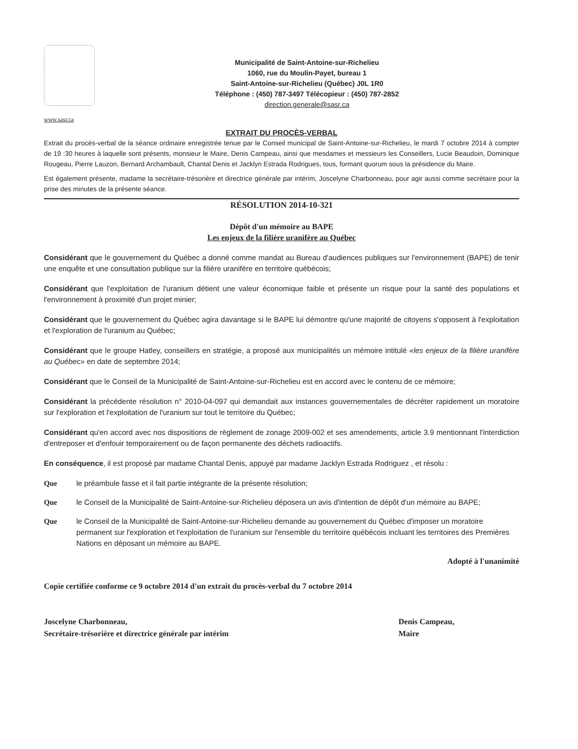Municipalité de Saint-Antoine-sur-Richelieu
1060, rue du Moulin-Payet, bureau 1
Saint-Antoine-sur-Richelieu (Québec) J0L 1R0
Téléphone : (450) 787-3497 Télécopieur : (450) 787-2852
direction.generale@sasr.ca
www.sasr.ca
EXTRAIT DU PROCÈS-VERBAL
Extrait du procès-verbal de la séance ordinaire enregistrée tenue par le Conseil municipal de Saint-Antoine-sur-Richelieu, le mardi 7 octobre 2014 à compter de 19 :30 heures à laquelle sont présents, monsieur le Maire, Denis Campeau, ainsi que mesdames et messieurs les Conseillers, Lucie Beaudoin, Dominique Rougeau, Pierre Lauzon, Bernard Archambault, Chantal Denis et Jacklyn Estrada Rodrigues, tous, formant quorum sous la présidence du Maire.
Est également présente, madame la secrétaire-trésorière et directrice générale par intérim, Joscelyne Charbonneau, pour agir aussi comme secrétaire pour la prise des minutes de la présente séance.
RÉSOLUTION 2014-10-321
Dépôt d'un mémoire au BAPE
Les enjeux de la filière uranifère au Québec
Considérant que le gouvernement du Québec a donné comme mandat au Bureau d'audiences publiques sur l'environnement (BAPE) de tenir une enquête et une consultation publique sur la filière uranifère en territoire québécois;
Considérant que l'exploitation de l'uranium détient une valeur économique faible et présente un risque pour la santé des populations et l'environnement à proximité d'un projet minier;
Considérant que le gouvernement du Québec agira davantage si le BAPE lui démontre qu'une majorité de citoyens s'opposent à l'exploitation et l'exploration de l'uranium au Québec;
Considérant que le groupe Hatley, conseillers en stratégie, a proposé aux municipalités un mémoire intitulé «les enjeux de la filière uranifère au Québec» en date de septembre 2014;
Considérant que le Conseil de la Municipalité de Saint-Antoine-sur-Richelieu est en accord avec le contenu de ce mémoire;
Considérant la précédente résolution n° 2010-04-097 qui demandait aux instances gouvernementales de décréter rapidement un moratoire sur l'exploration et l'exploitation de l'uranium sur tout le territoire du Québec;
Considérant qu'en accord avec nos dispositions de règlement de zonage 2009-002 et ses amendements, article 3.9 mentionnant l'interdiction d'entreposer et d'enfouir temporairement ou de façon permanente des déchets radioactifs.
En conséquence, il est proposé par madame Chantal Denis, appuyé par madame Jacklyn Estrada Rodriguez , et résolu :
Que le préambule fasse et il fait partie intégrante de la présente résolution;
Que le Conseil de la Municipalité de Saint-Antoine-sur-Richelieu déposera un avis d'intention de dépôt d'un mémoire au BAPE;
Que le Conseil de la Municipalité de Saint-Antoine-sur-Richelieu demande au gouvernement du Québec d'imposer un moratoire permanent sur l'exploration et l'exploitation de l'uranium sur l'ensemble du territoire québécois incluant les territoires des Premières Nations en déposant un mémoire au BAPE.
Adopté à l'unanimité
Copie certifiée conforme ce 9 octobre 2014 d'un extrait du procès-verbal du 7 octobre 2014
Joscelyne Charbonneau,
Secrétaire-trésorière et directrice générale par intérim
Denis Campeau,
Maire